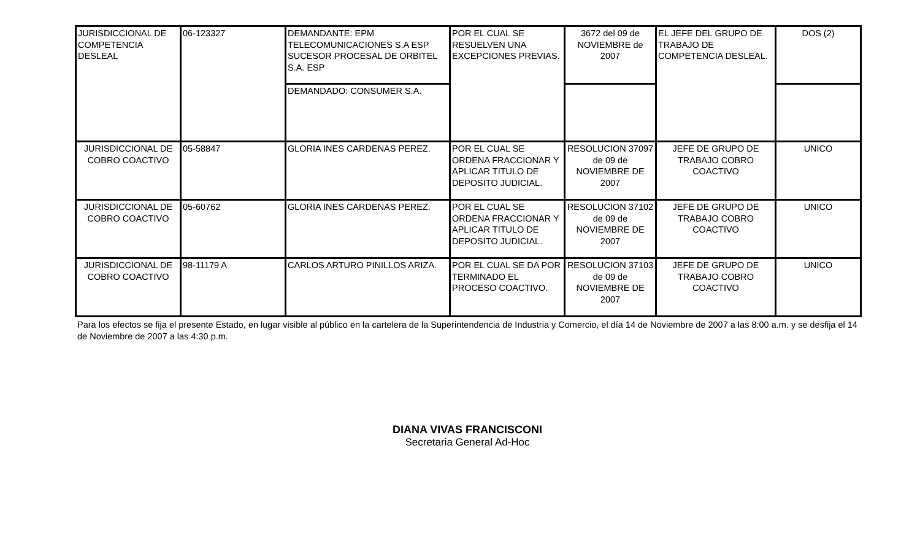| JURISDICCIONAL DE COMPETENCIA DESLEAL | 06-123327 | DEMANDANTE: EPM TELECOMUNICACIONES S.A ESP SUCESOR PROCESAL DE ORBITEL S.A. ESP | POR EL CUAL SE RESUELVEN UNA EXCEPCIONES PREVIAS. | 3672 del 09 de NOVIEMBRE de 2007 | EL JEFE DEL GRUPO DE TRABAJO DE COMPETENCIA DESLEAL. | DOS (2) |
| | | DEMANDADO: CONSUMER S.A. | | | | |
| JURISDICCIONAL DE COBRO COACTIVO | 05-58847 | GLORIA INES CARDENAS PEREZ. | POR EL CUAL SE ORDENA FRACCIONAR Y APLICAR TITULO DE DEPOSITO JUDICIAL. | RESOLUCION 37097 de 09 de NOVIEMBRE DE 2007 | JEFE DE GRUPO DE TRABAJO COBRO COACTIVO | UNICO |
| JURISDICCIONAL DE COBRO COACTIVO | 05-60762 | GLORIA INES CARDENAS PEREZ. | POR EL CUAL SE ORDENA FRACCIONAR Y APLICAR TITULO DE DEPOSITO JUDICIAL. | RESOLUCION 37102 de 09 de NOVIEMBRE DE 2007 | JEFE DE GRUPO DE TRABAJO COBRO COACTIVO | UNICO |
| JURISDICCIONAL DE COBRO COACTIVO | 98-11179 A | CARLOS ARTURO PINILLOS ARIZA. | POR EL CUAL SE DA POR TERMINADO EL PROCESO COACTIVO. | RESOLUCION 37103 de 09 de NOVIEMBRE DE 2007 | JEFE DE GRUPO DE TRABAJO COBRO COACTIVO | UNICO |
Para los efectos se fija el presente Estado, en lugar visible al público en la cartelera de la Superintendencia de Industria y Comercio, el día 14 de Noviembre de 2007 a las 8:00 a.m. y se desfija el 14 de Noviembre de 2007 a las 4:30 p.m.
DIANA VIVAS FRANCISCONI
Secretaria General Ad-Hoc